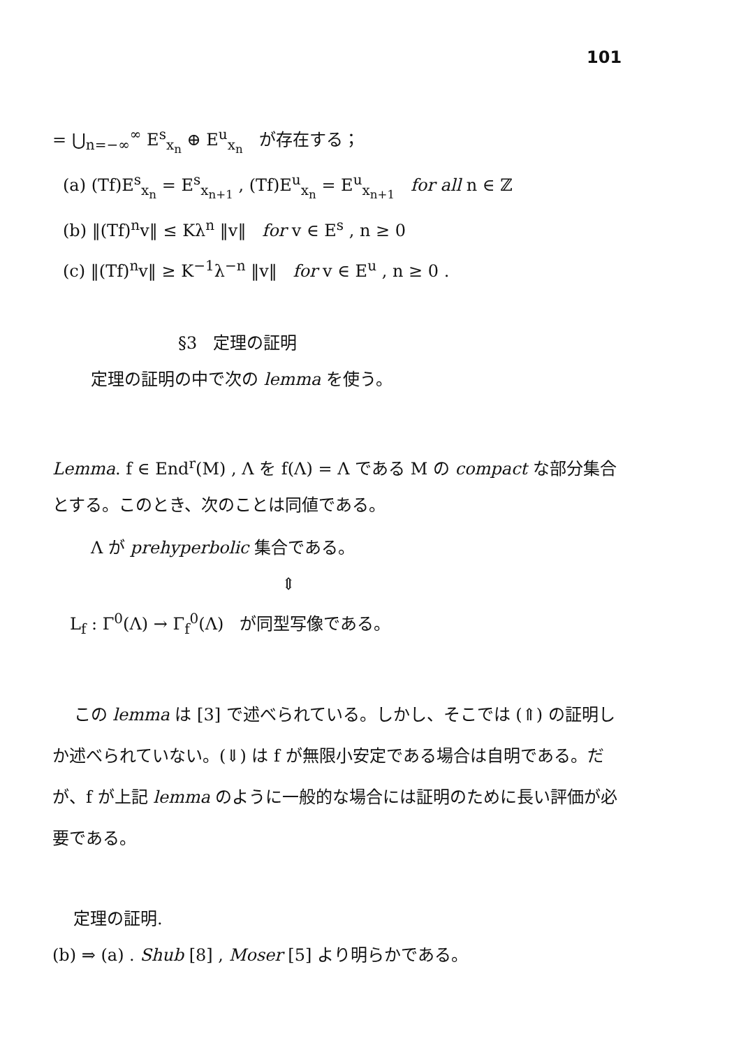101
= ⋃<sub>n=−∞</sub><sup>∞</sup> E<sup>s</sup><sub>x<sub>n</sub></sub> ⊕ E<sup>u</sup><sub>x<sub>n</sub></sub> が存在する；
(a) (Tf)E<sup>s</sup><sub>x<sub>n</sub></sub> = E<sup>s</sup><sub>x<sub>n+1</sub></sub> , (Tf)E<sup>u</sup><sub>x<sub>n</sub></sub> = E<sup>u</sup><sub>x<sub>n+1</sub></sub> for all n ∈ ℤ
(b) ‖(Tf)<sup>n</sup>v‖ ≤ Kλ<sup>n</sup> ‖v‖ for v ∈ E<sup>s</sup> , n ≥ 0
(c) ‖(Tf)<sup>n</sup>v‖ ≥ K<sup>−1</sup>λ<sup>−n</sup> ‖v‖ for v ∈ E<sup>u</sup> , n ≥ 0 .
§3 定理の証明
定理の証明の中で次の lemma を使う。
Lemma. f ∈ End<sup>r</sup>(M) , Λ を f(Λ) = Λ である M の compact な部分集合とする。このとき、次のことは同値である。
Λ が prehyperbolic 集合である。
⇕
L<sub>f</sub> : Γ<sup>0</sup>(Λ) → Γ<sub>f</sub><sup>0</sup>(Λ) が同型写像である。
この lemma は [3] で述べられている。しかし、そこでは (⇑) の証明しか述べられていない。(⇓) は f が無限小安定である場合は自明である。だが、f が上記 lemma のように一般的な場合には証明のために長い評価が必要である。
定理の証明.
(b) ⇒ (a) . Shub [8] , Moser [5] より明らかである。